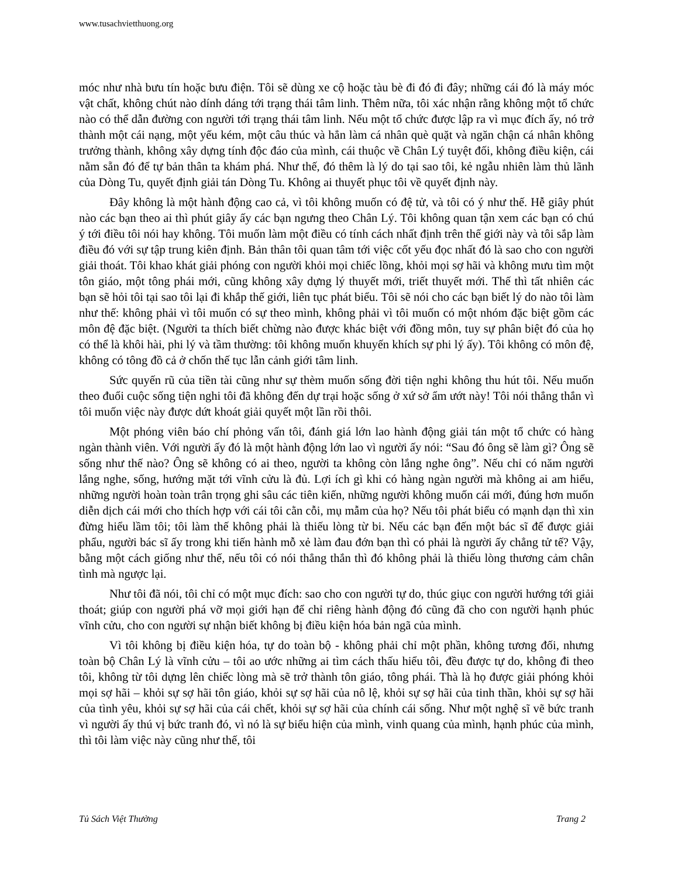www.tusachvietthuong.org
móc như nhà bưu tín hoặc bưu điện. Tôi sẽ dùng xe cộ hoặc tàu bè đi đó đi đây; những cái đó là máy móc vật chất, không chút nào dính dáng tới trạng thái tâm linh. Thêm nữa, tôi xác nhận rằng không một tổ chức nào có thể dẫn đường con người tới trạng thái tâm linh. Nếu một tổ chức được lập ra vì mục đích ấy, nó trở thành một cái nạng, một yếu kém, một câu thúc và hẳn làm cá nhân què quặt và ngăn chận cá nhân không trưởng thành, không xây dựng tính độc đáo của mình, cái thuộc về Chân Lý tuyệt đối, không điều kiện, cái nằm sẵn đó để tự bản thân ta khám phá. Như thế, đó thêm là lý do tại sao tôi, kẻ ngẫu nhiên làm thủ lãnh của Dòng Tu, quyết định giải tán Dòng Tu. Không ai thuyết phục tôi về quyết định này.
Đây không là một hành động cao cả, vì tôi không muốn có đệ tử, và tôi có ý như thế. Hễ giây phút nào các bạn theo ai thì phút giây ấy các bạn ngưng theo Chân Lý. Tôi không quan tận xem các bạn có chú ý tới điều tôi nói hay không. Tôi muốn làm một điều có tính cách nhất định trên thế giới này và tôi sắp làm điều đó với sự tập trung kiên định. Bản thân tôi quan tâm tới việc cốt yếu đọc nhất đó là sao cho con người giải thoát. Tôi khao khát giải phóng con người khỏi mọi chiếc lồng, khỏi mọi sợ hãi và không mưu tìm một tôn giáo, một tông phái mới, cũng không xây dựng lý thuyết mới, triết thuyết mới. Thế thì tất nhiên các bạn sẽ hỏi tôi tại sao tôi lại đi khắp thế giới, liên tục phát biểu. Tôi sẽ nói cho các bạn biết lý do nào tôi làm như thế: không phải vì tôi muốn có sự theo mình, không phải vì tôi muốn có một nhóm đặc biệt gồm các môn đệ đặc biệt. (Người ta thích biết chừng nào được khác biệt với đồng môn, tuy sự phân biệt đó của họ có thể là khôi hài, phi lý và tầm thường: tôi không muốn khuyến khích sự phi lý ấy). Tôi không có môn đệ, không có tông đồ cả ở chốn thế tục lẫn cảnh giới tâm linh.
Sức quyến rũ của tiền tài cũng như sự thèm muốn sống đời tiện nghi không thu hút tôi. Nếu muốn theo đuổi cuộc sống tiện nghi tôi đã không đến dự trại hoặc sống ở xứ sở ẩm ướt này! Tôi nói thẳng thắn vì tôi muốn việc này được dứt khoát giải quyết một lần rồi thôi.
Một phóng viên báo chí phỏng vấn tôi, đánh giá lớn lao hành động giải tán một tổ chức có hàng ngàn thành viên. Với người ấy đó là một hành động lớn lao vì người ấy nói: “Sau đó ông sẽ làm gì? Ông sẽ sống như thế nào? Ông sẽ không có ai theo, người ta không còn lắng nghe ông”. Nếu chỉ có năm người lắng nghe, sống, hướng mặt tới vĩnh cửu là đủ. Lợi ích gì khi có hàng ngàn người mà không ai am hiểu, những người hoàn toàn trân trọng ghi sâu các tiên kiến, những người không muốn cái mới, đúng hơn muốn diễn dịch cái mới cho thích hợp với cái tôi cằn cỗi, mụ mẫm của họ? Nếu tôi phát biểu có mạnh dạn thì xin đừng hiểu lầm tôi; tôi làm thế không phải là thiếu lòng từ bi. Nếu các bạn đến một bác sĩ để được giải phẩu, người bác sĩ ấy trong khi tiến hành mỗ xẻ làm đau đớn bạn thì có phải là người ấy chẳng tử tế? Vậy, bằng một cách giống như thế, nếu tôi có nói thẳng thắn thì đó không phải là thiếu lòng thương cảm chân tình mà ngược lại.
Như tôi đã nói, tôi chỉ có một mục đích: sao cho con người tự do, thúc giục con người hướng tới giải thoát; giúp con người phá vỡ mọi giới hạn để chỉ riêng hành động đó cũng đã cho con người hạnh phúc vĩnh cửu, cho con người sự nhận biết không bị điều kiện hóa bản ngã của mình.
Vì tôi không bị điều kiện hóa, tự do toàn bộ - không phải chỉ một phần, không tương đối, nhưng toàn bộ Chân Lý là vĩnh cửu – tôi ao ước những ai tìm cách thấu hiểu tôi, đều được tự do, không đi theo tôi, không từ tôi dựng lên chiếc lòng mà sẽ trở thành tôn giáo, tông phái. Thà là họ được giải phóng khỏi mọi sợ hãi – khỏi sự sợ hãi tôn giáo, khỏi sự sợ hãi của nô lệ, khỏi sự sợ hãi của tinh thần, khỏi sự sợ hãi của tình yêu, khỏi sự sợ hãi của cái chết, khỏi sự sợ hãi của chính cái sống. Như một nghệ sĩ vẽ bức tranh vì người ấy thú vị bức tranh đó, vì nó là sự biểu hiện của mình, vinh quang của mình, hạnh phúc của mình, thì tôi làm việc này cũng như thế, tôi
Tủ Sách Việt Thường Trang 2